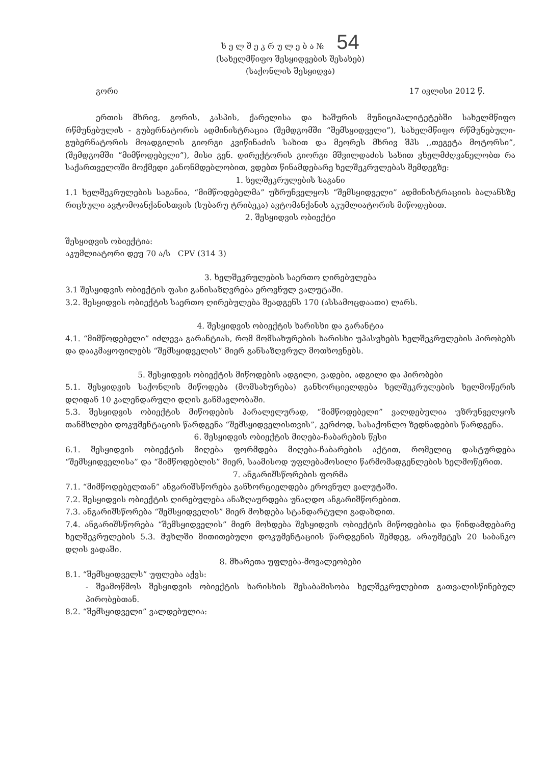ხ ე ლ შ ე კ რ უ ლ ე ბ ა № 54
(სახელმწიფო შესყიდვების შესახებ)
(საქონლის შესყიდვა)
გორი 17 ივლისი 2012 წ.
ერთის მხრივ, გორის, კასპის, ქარელისა და ხაშურის მუნიციპალიტეტებში სახელმწიფო რწმუნებულის - გუბერნატორის ადმინისტრაცია (შემდგომში “შემსყიდველი”), სახელმწიფო რწმუნებული- გუბერნატორის მოადგილის გიორგი კვიწინაძის სახით და მეორეს მხრივ შპს ,,თეგეტა მოტორსი”, (შემდგომში “მიმწოდებელი”), მისი გენ. დირექტორის გიორგი მშვილდაძის სახით ვხელმძღვანელობთ რა საქართველოში მოქმედი კანონმდებლობით, ვდებთ წინამდებარე ხელშეკრულებას შემდეგზე:
1. ხელშეკრულების საგანი
1.1 ხელშეკრულების საგანია, “მიმწოდებელმა” უზრუნველყოს “შემსყიდველი” ადმინისტრაციის ბალანსზე რიცხული ავტომოანქანისთვის (სუბარუ ტრიბეკა) ავტომანქანის აკუმლიატორის მიწოდებით.
2. შესყიდვის ობიექტი
შესყიდვის ობიექტია:
აკუმლიატორი დეუ 70 ა/ს CPV (314 3)
3. ხელშეკრულების საერთო ღირებულება
3.1 შესყიდვის ობიექტის ფასი განისაზღვრება ეროვნულ ვალუტაში.
3.2. შესყიდვის ობიექტის საერთო ღირებულება შეადგენს 170 (ასსამოცდაათი) ლარს.
4. შესყიდვის ობიექტის ხარისხი და გარანტია
4.1. “მიმწოდებელი” იძლევა გარანტიას, რომ მომსახურების ხარისხი უპასუხებს ხელშეკრულების პირობებს და დააკმაყოფილებს “შემსყიდველის” მიერ განსაზღვრულ მოთხოვნებს.
5. შესყიდვის ობიექტის მიწოდების ადგილი, ვადები, ადგილი და პირობები
5.1. შესყიდვის საქონლის მიწოდება (მომსახურება) განხორციელდება ხელშეკრულების ხელმოწერის დღიდან 10 კალენდარული დღის განმავლობაში.
5.3. შესყიდვის ობიექტის მიწოდების პარალელურად, “მიმწოდებელი” ვალდებულია უზრუნველყოს თანმხლები დოკუმენტაციის წარდგენა “შემსყიდველისთვის”, კერძოდ, სასაქონლო ზედნადების წარდგენა.
6. შესყიდვის ობიექტის მიღება-ჩაბარების წესი
6.1. შესყიდვის ობიექტის მიღება ფორმდება მიღება-ჩაბარების აქტით, რომელიც დასტურდება “შემსყიდველისა” და “მიმწოდებლის” მიერ, საამისოდ უფლებამოსილი წარმომადგენლების ხელმოწერით.
7. ანგარიშსწორების ფორმა
7.1. “მიმწოდებელთან” ანგარიშსწორება განხორციელდება ეროვნულ ვალუტაში.
7.2. შესყიდვის ობიექტის ღირებულება ანაზღაურდება უნაღდო ანგარიშწორებით.
7.3. ანგარიშსწორება “შემსყიდველის” მიერ მოხდება სტანდარტული გადახდით.
7.4. ანგარიშსწორება “შემსყიდველის” მიერ მოხდება შესყიდვის ობიექტის მიწოდებისა და წინდამდებარე ხელშეკრულების 5.3. მუხლში მითითებული დოკუმენტაციის წარდგენის შემდეგ, არაუმეტეს 20 საბანკო დღის ვადაში.
8. მხარეთა უფლება-მოვალეობები
8.1. “შემსყიდველს” უფლება აქვს:
- შეამოწმოს შესყიდვის ობიექტის ხარისხის შესაბამისობა ხელშეკრულებით გათვალისწინებულ პირობებთან.
8.2. “შემსყიდველი” ვალდებულია: